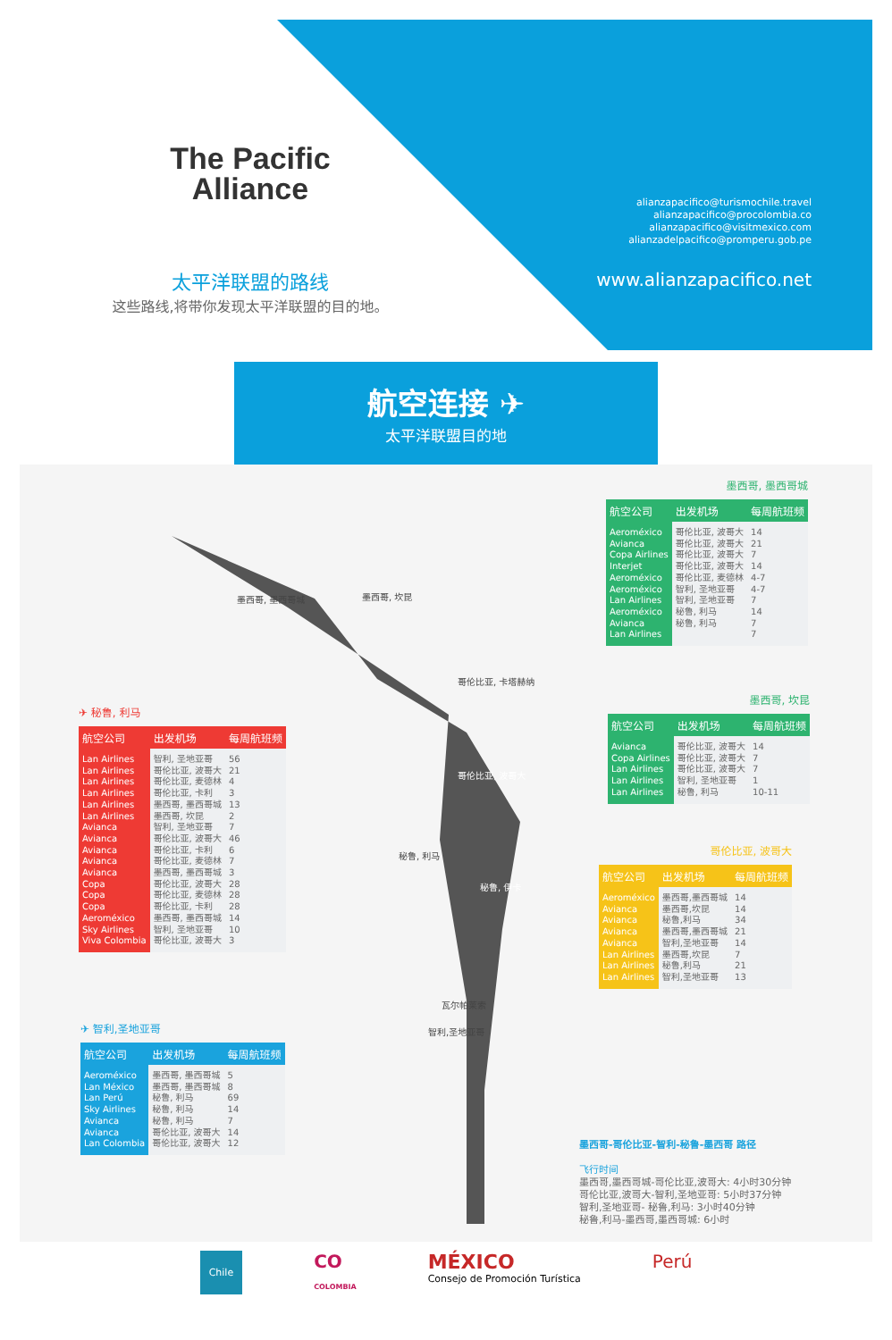The Pacific
Alliance
太平洋联盟的路线
这些路线,将带你发现太平洋联盟的目的地。
alianzapacifico@turismochile.travel
alianzapacifico@procolombia.co
alianzapacifico@visitmexico.com
alianzadelpacifico@promperu.gob.pe
www.alianzapacifico.net
航空连接 ✈
太平洋联盟目的地
墨西哥, 墨西哥城 墨西哥, 坎昆
哥伦比亚, 卡塔赫纳
哥伦比亚, 波哥大
秘鲁, 利马
秘鲁, 伊卡
瓦尔帕莱索
智利,圣地亚哥
墨西哥, 墨西哥城
| 航空公司 | 出发机场 | 每周航班频 |
| --- | --- | --- |
| Aeroméxico Avianca Copa Airlines Interjet Aeroméxico Aeroméxico Lan Airlines Aeroméxico Avianca Lan Airlines | 哥伦比亚, 波哥大 哥伦比亚, 波哥大 哥伦比亚, 波哥大 哥伦比亚, 波哥大 哥伦比亚, 麦德林 智利, 圣地亚哥 智利, 圣地亚哥 秘鲁, 利马 秘鲁, 利马 | 14 21 7 14 4-7 4-7 7 14 7 7 |
墨西哥, 坎昆
| 航空公司 | 出发机场 | 每周航班频 |
| --- | --- | --- |
| Avianca Copa Airlines Lan Airlines Lan Airlines Lan Airlines | 哥伦比亚, 波哥大 哥伦比亚, 波哥大 哥伦比亚, 波哥大 智利, 圣地亚哥 秘鲁, 利马 | 14 7 7 1 10-11 |
哥伦比亚, 波哥大
| 航空公司 | 出发机场 | 每周航班频 |
| --- | --- | --- |
| Aeroméxico Avianca Avianca Avianca Avianca Lan Airlines Lan Airlines Lan Airlines | 墨西哥,墨西哥城 墨西哥,坎昆 秘鲁,利马 墨西哥,墨西哥城 智利,圣地亚哥 墨西哥,坎昆 秘鲁,利马 智利,圣地亚哥 | 14 14 34 21 14 7 21 13 |
✈ 秘鲁, 利马
| 航空公司 | 出发机场 | 每周航班频 |
| --- | --- | --- |
| Lan Airlines Lan Airlines Lan Airlines Lan Airlines Lan Airlines Lan Airlines Avianca Avianca Avianca Avianca Avianca Copa Copa Copa Aeroméxico Sky Airlines Viva Colombia | 智利, 圣地亚哥 哥伦比亚, 波哥大 哥伦比亚, 麦德林 哥伦比亚, 卡利 墨西哥, 墨西哥城 墨西哥, 坎昆 智利, 圣地亚哥 哥伦比亚, 波哥大 哥伦比亚, 卡利 哥伦比亚, 麦德林 墨西哥, 墨西哥城 哥伦比亚, 波哥大 哥伦比亚, 麦德林 哥伦比亚, 卡利 墨西哥, 墨西哥城 智利, 圣地亚哥 哥伦比亚, 波哥大 | 56 21 4 3 13 2 7 46 6 7 3 28 28 28 14 10 3 |
✈ 智利,圣地亚哥
| 航空公司 | 出发机场 | 每周航班频 |
| --- | --- | --- |
| Aeroméxico Lan México Lan Perú Sky Airlines Avianca Avianca Lan Colombia | 墨西哥, 墨西哥城 墨西哥, 墨西哥城 秘鲁, 利马 秘鲁, 利马 秘鲁, 利马 哥伦比亚, 波哥大 哥伦比亚, 波哥大 | 5 8 69 14 7 14 12 |
墨西哥-哥伦比亚-智利-秘鲁-墨西哥 路径
飞行时间
墨西哥,墨西哥城-哥伦比亚,波哥大: 4小时30分钟
哥伦比亚,波哥大-智利,圣地亚哥: 5小时37分钟
智利,圣地亚哥- 秘鲁,利马: 3小时40分钟
秘鲁,利马-墨西哥,墨西哥城: 6小时
Chile CO
COLOMBIA MÉXICO
Consejo de Promoción Turística Perú